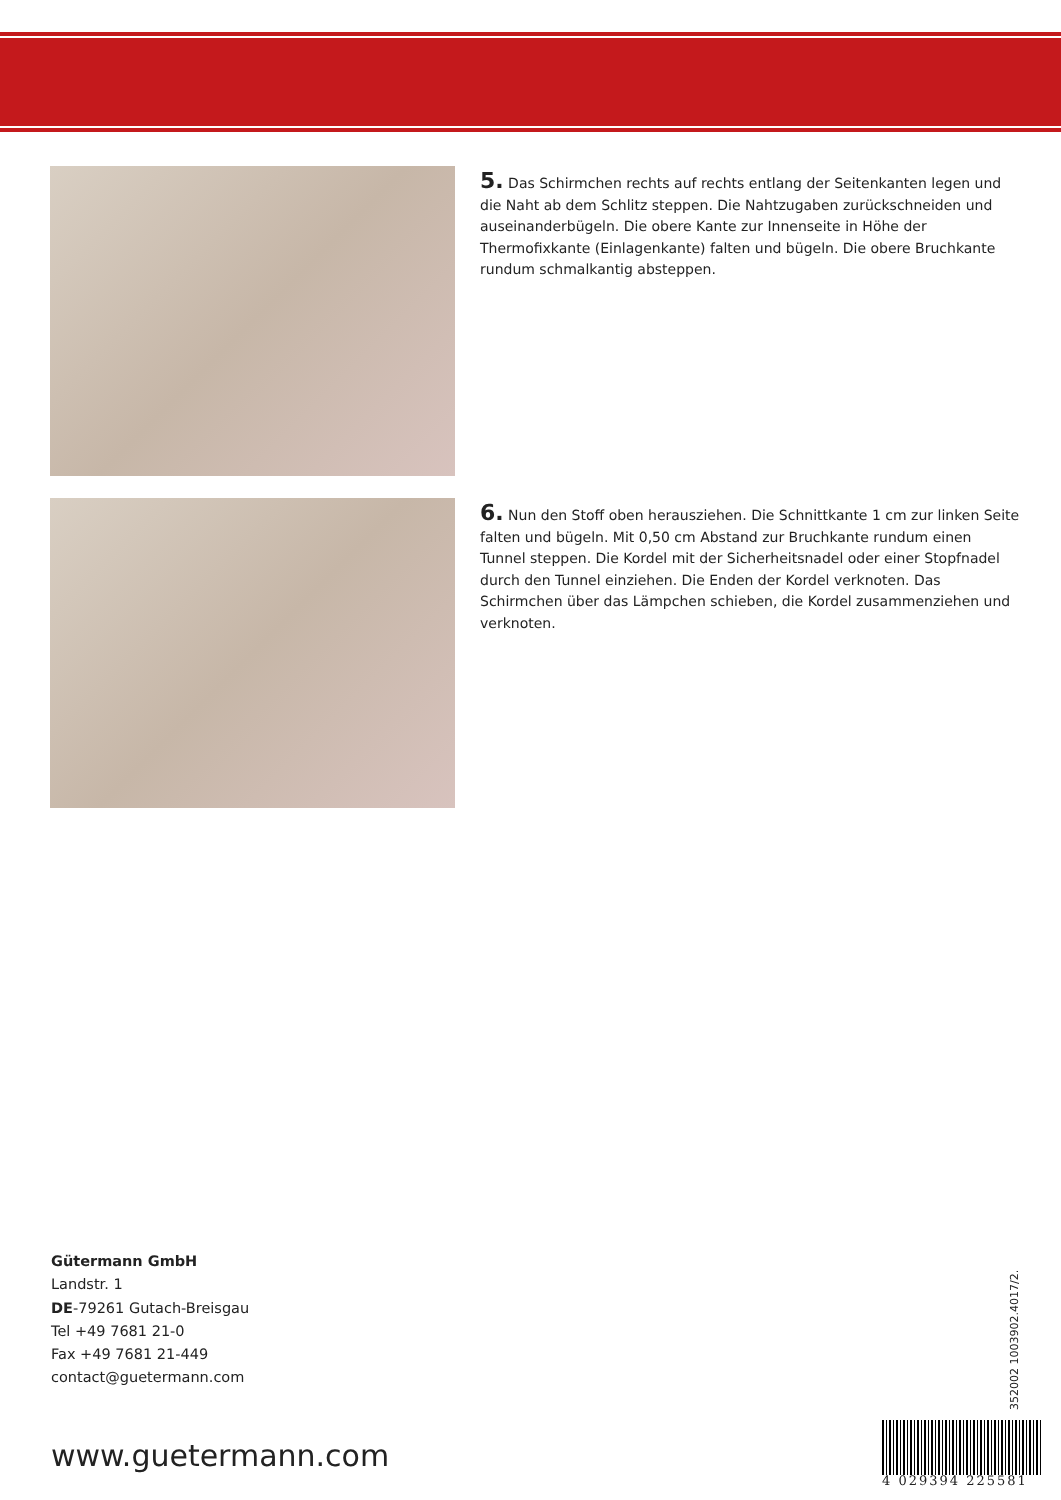5. Das Schirmchen rechts auf rechts entlang der Seitenkanten legen und die Naht ab dem Schlitz steppen. Die Nahtzugaben zurückschneiden und auseinanderbügeln. Die obere Kante zur Innenseite in Höhe der Thermofixkante (Einlagenkante) falten und bügeln. Die obere Bruchkante rundum schmalkantig absteppen.
6. Nun den Stoff oben herausziehen. Die Schnittkante 1 cm zur linken Seite falten und bügeln. Mit 0,50 cm Abstand zur Bruchkante rundum einen Tunnel steppen. Die Kordel mit der Sicherheitsnadel oder einer Stopfnadel durch den Tunnel einziehen. Die Enden der Kordel verknoten. Das Schirmchen über das Lämpchen schieben, die Kordel zusammenziehen und verknoten.
Gütermann GmbH
Landstr. 1
DE-79261 Gutach-Breisgau
Tel +49 7681 21-0
Fax +49 7681 21-449
contact@guetermann.com
www.guetermann.com
352002 1003902.4017/2.
4 029394 225581